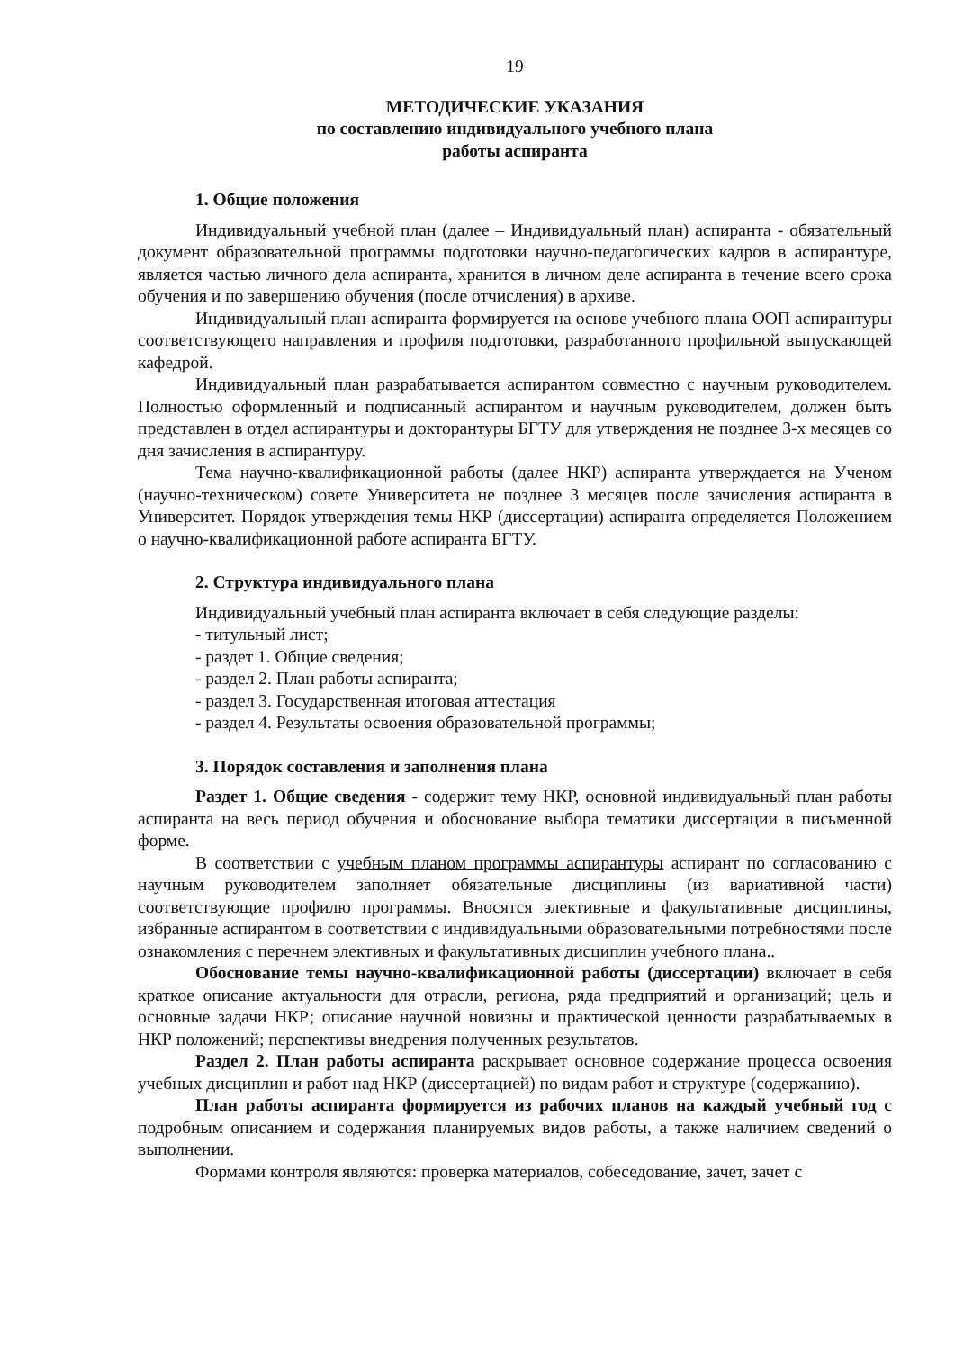19
МЕТОДИЧЕСКИЕ УКАЗАНИЯ
по составлению индивидуального учебного плана
работы аспиранта
1. Общие положения
Индивидуальный учебной план (далее – Индивидуальный план) аспиранта - обязательный документ образовательной программы подготовки научно-педагогических кадров в аспирантуре, является частью личного дела аспиранта, хранится в личном деле аспиранта в течение всего срока обучения и по завершению обучения (после отчисления) в архиве.
Индивидуальный план аспиранта формируется на основе учебного плана ООП аспирантуры соответствующего направления и профиля подготовки, разработанного профильной выпускающей кафедрой.
Индивидуальный план разрабатывается аспирантом совместно с научным руководителем. Полностью оформленный и подписанный аспирантом и научным руководителем, должен быть представлен в отдел аспирантуры и докторантуры БГТУ для утверждения не позднее 3-х месяцев со дня зачисления в аспирантуру.
Тема научно-квалификационной работы (далее НКР) аспиранта утверждается на Ученом (научно-техническом) совете Университета не позднее 3 месяцев после зачисления аспиранта в Университет. Порядок утверждения темы НКР (диссертации) аспиранта определяется Положением о научно-квалификационной работе аспиранта БГТУ.
2. Структура индивидуального плана
Индивидуальный учебный план аспиранта включает в себя следующие разделы:
- титульный лист;
- раздет 1. Общие сведения;
- раздел 2. План работы аспиранта;
- раздел 3. Государственная итоговая аттестация
- раздел 4. Результаты освоения образовательной программы;
3. Порядок составления и заполнения плана
Раздет 1. Общие сведения - содержит тему НКР, основной индивидуальный план работы аспиранта на весь период обучения и обоснование выбора тематики диссертации в письменной форме.
В соответствии с учебным планом программы аспирантуры аспирант по согласованию с научным руководителем заполняет обязательные дисциплины (из вариативной части) соответствующие профилю программы. Вносятся элективные и факультативные дисциплины, избранные аспирантом в соответствии с индивидуальными образовательными потребностями после ознакомления с перечнем элективных и факультативных дисциплин учебного плана..
Обоснование темы научно-квалификационной работы (диссертации) включает в себя краткое описание актуальности для отрасли, региона, ряда предприятий и организаций; цель и основные задачи НКР; описание научной новизны и практической ценности разрабатываемых в НКР положений; перспективы внедрения полученных результатов.
Раздел 2. План работы аспиранта раскрывает основное содержание процесса освоения учебных дисциплин и работ над НКР (диссертацией) по видам работ и структуре (содержанию).
План работы аспиранта формируется из рабочих планов на каждый учебный год с подробным описанием и содержания планируемых видов работы, а также наличием сведений о выполнении.
Формами контроля являются: проверка материалов, собеседование, зачет, зачет с